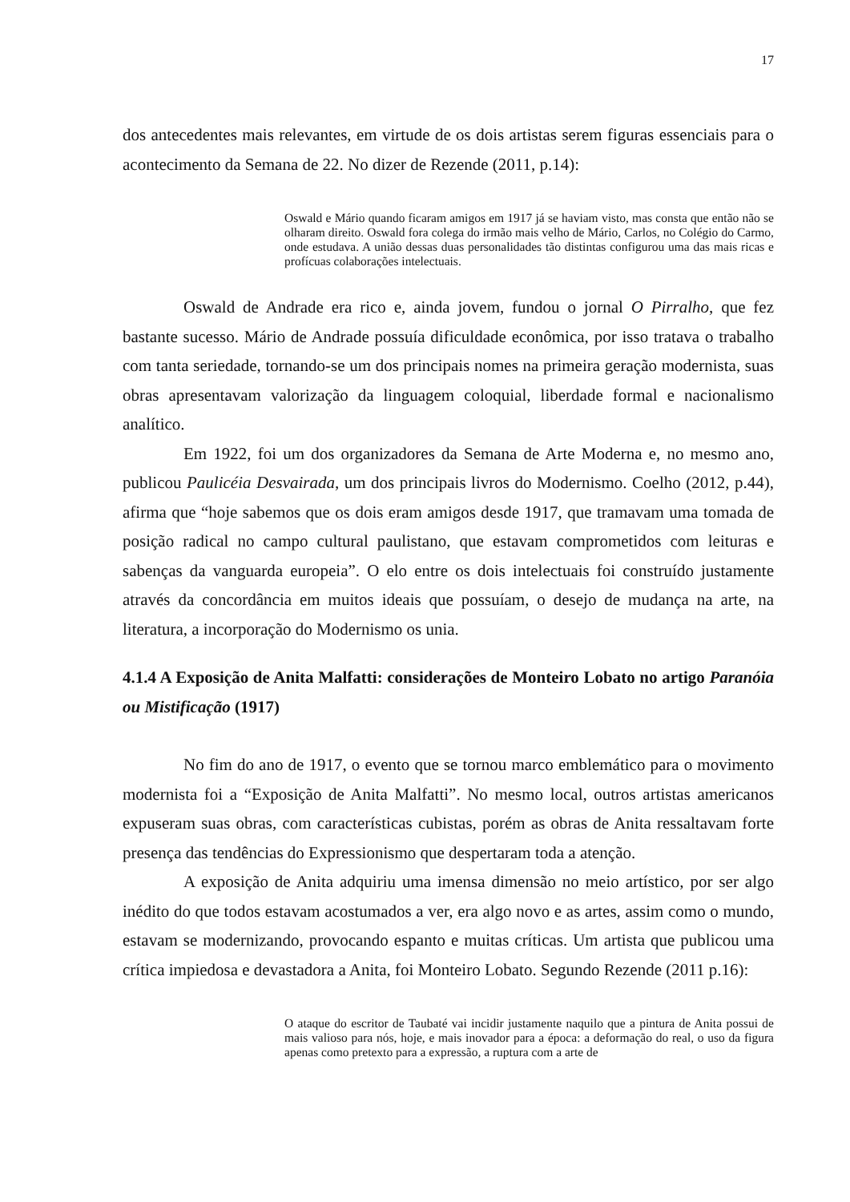17
dos antecedentes mais relevantes, em virtude de os dois artistas serem figuras essenciais para o acontecimento da Semana de 22. No dizer de Rezende (2011, p.14):
Oswald e Mário quando ficaram amigos em 1917 já se haviam visto, mas consta que então não se olharam direito. Oswald fora colega do irmão mais velho de Mário, Carlos, no Colégio do Carmo, onde estudava. A união dessas duas personalidades tão distintas configurou uma das mais ricas e profícuas colaborações intelectuais.
Oswald de Andrade era rico e, ainda jovem, fundou o jornal O Pirralho, que fez bastante sucesso. Mário de Andrade possuía dificuldade econômica, por isso tratava o trabalho com tanta seriedade, tornando-se um dos principais nomes na primeira geração modernista, suas obras apresentavam valorização da linguagem coloquial, liberdade formal e nacionalismo analítico.
Em 1922, foi um dos organizadores da Semana de Arte Moderna e, no mesmo ano, publicou Paulicéia Desvairada, um dos principais livros do Modernismo. Coelho (2012, p.44), afirma que “hoje sabemos que os dois eram amigos desde 1917, que tramavam uma tomada de posição radical no campo cultural paulistano, que estavam comprometidos com leituras e sabenças da vanguarda europeia”. O elo entre os dois intelectuais foi construído justamente através da concordância em muitos ideais que possuíam, o desejo de mudança na arte, na literatura, a incorporação do Modernismo os unia.
4.1.4 A Exposição de Anita Malfatti: considerações de Monteiro Lobato no artigo Paranóia ou Mistificação (1917)
No fim do ano de 1917, o evento que se tornou marco emblemático para o movimento modernista foi a “Exposição de Anita Malfatti”. No mesmo local, outros artistas americanos expuseram suas obras, com características cubistas, porém as obras de Anita ressaltavam forte presença das tendências do Expressionismo que despertaram toda a atenção.
A exposição de Anita adquiriu uma imensa dimensão no meio artístico, por ser algo inédito do que todos estavam acostumados a ver, era algo novo e as artes, assim como o mundo, estavam se modernizando, provocando espanto e muitas críticas. Um artista que publicou uma crítica impiedosa e devastadora a Anita, foi Monteiro Lobato. Segundo Rezende (2011 p.16):
O ataque do escritor de Taubaté vai incidir justamente naquilo que a pintura de Anita possui de mais valioso para nós, hoje, e mais inovador para a época: a deformação do real, o uso da figura apenas como pretexto para a expressão, a ruptura com a arte de